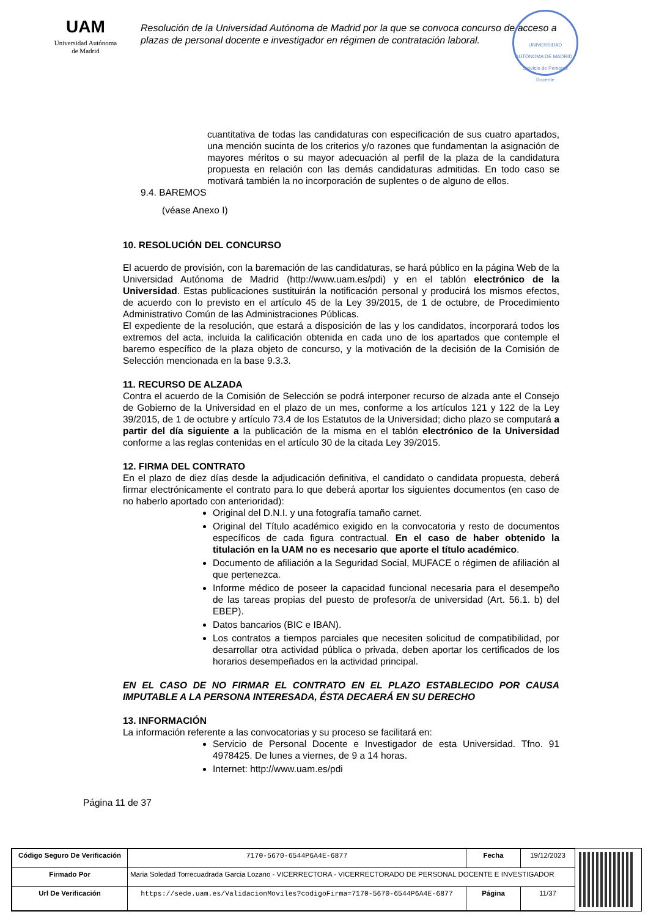UAM
Universidad Autónoma
de Madrid
Resolución de la Universidad Autónoma de Madrid por la que se convoca concurso de acceso a plazas de personal docente e investigador en régimen de contratación laboral.
UNIVERSIDAD AUTÓNOMA DE MADRID · Servicio de Personal Docente
cuantitativa de todas las candidaturas con especificación de sus cuatro apartados, una mención sucinta de los criterios y/o razones que fundamentan la asignación de mayores méritos o su mayor adecuación al perfil de la plaza de la candidatura propuesta en relación con las demás candidaturas admitidas. En todo caso se motivará también la no incorporación de suplentes o de alguno de ellos.
9.4. BAREMOS
(véase Anexo I)
10. RESOLUCIÓN DEL CONCURSO
El acuerdo de provisión, con la baremación de las candidaturas, se hará público en la página Web de la Universidad Autónoma de Madrid (http://www.uam.es/pdi) y en el tablón electrónico de la Universidad. Estas publicaciones sustituirán la notificación personal y producirá los mismos efectos, de acuerdo con lo previsto en el artículo 45 de la Ley 39/2015, de 1 de octubre, de Procedimiento Administrativo Común de las Administraciones Públicas.
El expediente de la resolución, que estará a disposición de las y los candidatos, incorporará todos los extremos del acta, incluida la calificación obtenida en cada uno de los apartados que contemple el baremo específico de la plaza objeto de concurso, y la motivación de la decisión de la Comisión de Selección mencionada en la base 9.3.3.
11. RECURSO DE ALZADA
Contra el acuerdo de la Comisión de Selección se podrá interponer recurso de alzada ante el Consejo de Gobierno de la Universidad en el plazo de un mes, conforme a los artículos 121 y 122 de la Ley 39/2015, de 1 de octubre y artículo 73.4 de los Estatutos de la Universidad; dicho plazo se computará a partir del día siguiente a la publicación de la misma en el tablón electrónico de la Universidad conforme a las reglas contenidas en el artículo 30 de la citada Ley 39/2015.
12. FIRMA DEL CONTRATO
En el plazo de diez días desde la adjudicación definitiva, el candidato o candidata propuesta, deberá firmar electrónicamente el contrato para lo que deberá aportar los siguientes documentos (en caso de no haberlo aportado con anterioridad):
Original del D.N.I. y una fotografía tamaño carnet.
Original del Título académico exigido en la convocatoria y resto de documentos específicos de cada figura contractual. En el caso de haber obtenido la titulación en la UAM no es necesario que aporte el título académico.
Documento de afiliación a la Seguridad Social, MUFACE o régimen de afiliación al que pertenezca.
Informe médico de poseer la capacidad funcional necesaria para el desempeño de las tareas propias del puesto de profesor/a de universidad (Art. 56.1. b) del EBEP).
Datos bancarios (BIC e IBAN).
Los contratos a tiempos parciales que necesiten solicitud de compatibilidad, por desarrollar otra actividad pública o privada, deben aportar los certificados de los horarios desempeñados en la actividad principal.
EN EL CASO DE NO FIRMAR EL CONTRATO EN EL PLAZO ESTABLECIDO POR CAUSA IMPUTABLE A LA PERSONA INTERESADA, ÉSTA DECAERÁ EN SU DERECHO
13. INFORMACIÓN
La información referente a las convocatorias y su proceso se facilitará en:
Servicio de Personal Docente e Investigador de esta Universidad. Tfno. 91 4978425. De lunes a viernes, de 9 a 14 horas.
Internet: http://www.uam.es/pdi
Página 11 de 37
| Código Seguro De Verificación | 7170-5670-6544P6A4E-6877 | Fecha | 19/12/2023 |
| Firmado Por | Maria Soledad Torrecuadrada Garcia Lozano - VICERRECTORA - VICERRECTORADO DE PERSONAL DOCENTE E INVESTIGADOR | | |
| Url De Verificación | https://sede.uam.es/ValidacionMoviles?codigoFirma=7170-5670-6544P6A4E-6877 | Página | 11/37 |